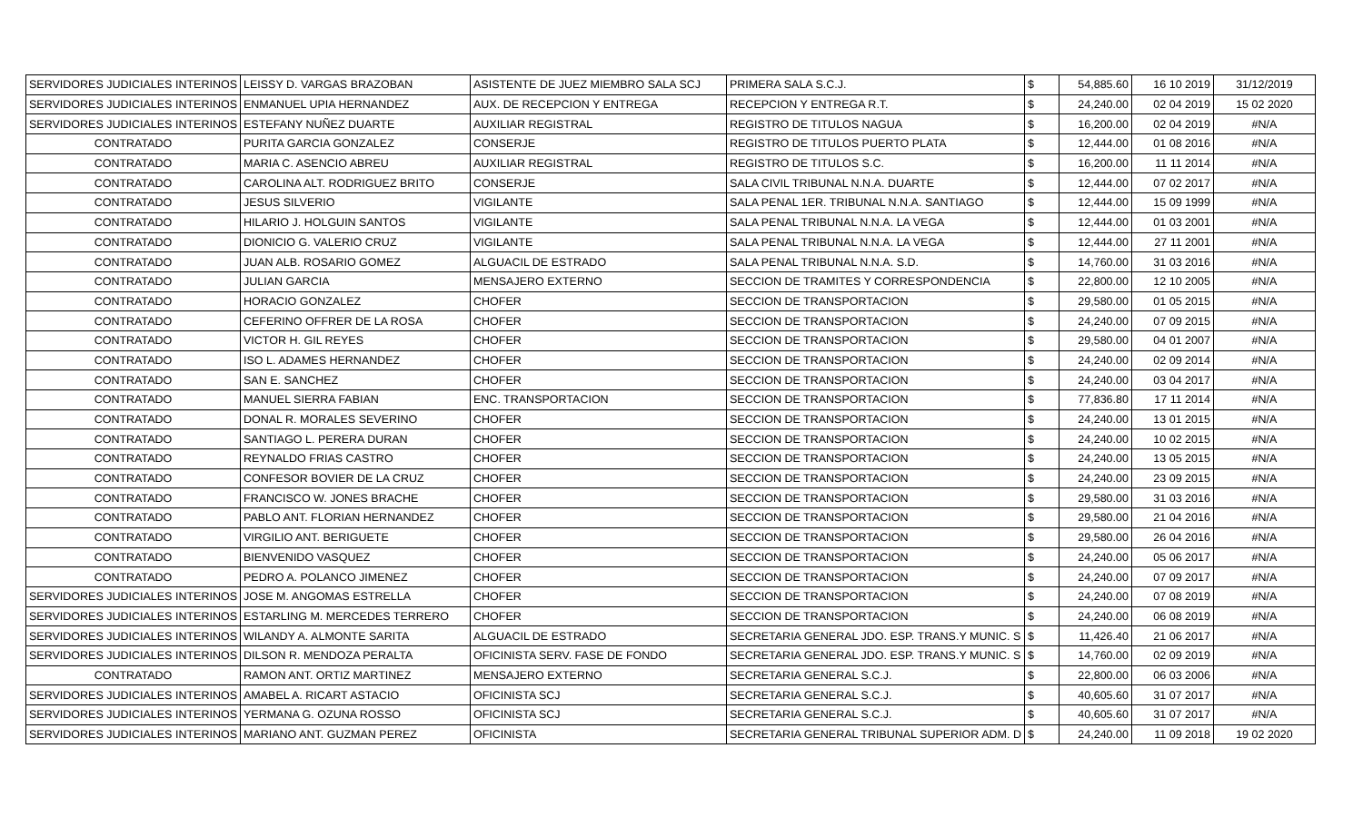| SERVIDORES JUDICIALES INTERINOS | LEISSY D. VARGAS BRAZOBAN | ASISTENTE DE JUEZ MIEMBRO SALA SCJ | PRIMERA SALA S.C.J. | $ | 54,885.60 | 16 10 2019 | 31/12/2019 |
| SERVIDORES JUDICIALES INTERINOS | ENMANUEL UPIA HERNANDEZ | AUX. DE RECEPCION Y ENTREGA | RECEPCION Y ENTREGA R.T. | $ | 24,240.00 | 02 04 2019 | 15 02 2020 |
| SERVIDORES JUDICIALES INTERINOS | ESTEFANY NUÑEZ DUARTE | AUXILIAR REGISTRAL | REGISTRO DE TITULOS NAGUA | $ | 16,200.00 | 02 04 2019 | #N/A |
| CONTRATADO | PURITA GARCIA GONZALEZ | CONSERJE | REGISTRO DE TITULOS PUERTO PLATA | $ | 12,444.00 | 01 08 2016 | #N/A |
| CONTRATADO | MARIA C. ASENCIO ABREU | AUXILIAR REGISTRAL | REGISTRO DE TITULOS S.C. | $ | 16,200.00 | 11 11 2014 | #N/A |
| CONTRATADO | CAROLINA ALT. RODRIGUEZ BRITO | CONSERJE | SALA CIVIL TRIBUNAL N.N.A. DUARTE | $ | 12,444.00 | 07 02 2017 | #N/A |
| CONTRATADO | JESUS SILVERIO | VIGILANTE | SALA PENAL 1ER. TRIBUNAL N.N.A. SANTIAGO | $ | 12,444.00 | 15 09 1999 | #N/A |
| CONTRATADO | HILARIO J. HOLGUIN SANTOS | VIGILANTE | SALA PENAL TRIBUNAL N.N.A. LA VEGA | $ | 12,444.00 | 01 03 2001 | #N/A |
| CONTRATADO | DIONICIO G. VALERIO CRUZ | VIGILANTE | SALA PENAL TRIBUNAL N.N.A. LA VEGA | $ | 12,444.00 | 27 11 2001 | #N/A |
| CONTRATADO | JUAN ALB. ROSARIO GOMEZ | ALGUACIL DE ESTRADO | SALA PENAL TRIBUNAL N.N.A. S.D. | $ | 14,760.00 | 31 03 2016 | #N/A |
| CONTRATADO | JULIAN GARCIA | MENSAJERO EXTERNO | SECCION DE TRAMITES Y CORRESPONDENCIA | $ | 22,800.00 | 12 10 2005 | #N/A |
| CONTRATADO | HORACIO GONZALEZ | CHOFER | SECCION DE TRANSPORTACION | $ | 29,580.00 | 01 05 2015 | #N/A |
| CONTRATADO | CEFERINO OFFRER DE LA ROSA | CHOFER | SECCION DE TRANSPORTACION | $ | 24,240.00 | 07 09 2015 | #N/A |
| CONTRATADO | VICTOR H. GIL REYES | CHOFER | SECCION DE TRANSPORTACION | $ | 29,580.00 | 04 01 2007 | #N/A |
| CONTRATADO | ISO L. ADAMES HERNANDEZ | CHOFER | SECCION DE TRANSPORTACION | $ | 24,240.00 | 02 09 2014 | #N/A |
| CONTRATADO | SAN E. SANCHEZ | CHOFER | SECCION DE TRANSPORTACION | $ | 24,240.00 | 03 04 2017 | #N/A |
| CONTRATADO | MANUEL SIERRA FABIAN | ENC. TRANSPORTACION | SECCION DE TRANSPORTACION | $ | 77,836.80 | 17 11 2014 | #N/A |
| CONTRATADO | DONAL R. MORALES SEVERINO | CHOFER | SECCION DE TRANSPORTACION | $ | 24,240.00 | 13 01 2015 | #N/A |
| CONTRATADO | SANTIAGO L. PERERA DURAN | CHOFER | SECCION DE TRANSPORTACION | $ | 24,240.00 | 10 02 2015 | #N/A |
| CONTRATADO | REYNALDO FRIAS CASTRO | CHOFER | SECCION DE TRANSPORTACION | $ | 24,240.00 | 13 05 2015 | #N/A |
| CONTRATADO | CONFESOR BOVIER DE LA CRUZ | CHOFER | SECCION DE TRANSPORTACION | $ | 24,240.00 | 23 09 2015 | #N/A |
| CONTRATADO | FRANCISCO W. JONES BRACHE | CHOFER | SECCION DE TRANSPORTACION | $ | 29,580.00 | 31 03 2016 | #N/A |
| CONTRATADO | PABLO ANT. FLORIAN HERNANDEZ | CHOFER | SECCION DE TRANSPORTACION | $ | 29,580.00 | 21 04 2016 | #N/A |
| CONTRATADO | VIRGILIO ANT. BERIGUETE | CHOFER | SECCION DE TRANSPORTACION | $ | 29,580.00 | 26 04 2016 | #N/A |
| CONTRATADO | BIENVENIDO VASQUEZ | CHOFER | SECCION DE TRANSPORTACION | $ | 24,240.00 | 05 06 2017 | #N/A |
| CONTRATADO | PEDRO A. POLANCO JIMENEZ | CHOFER | SECCION DE TRANSPORTACION | $ | 24,240.00 | 07 09 2017 | #N/A |
| SERVIDORES JUDICIALES INTERINOS | JOSE M. ANGOMAS ESTRELLA | CHOFER | SECCION DE TRANSPORTACION | $ | 24,240.00 | 07 08 2019 | #N/A |
| SERVIDORES JUDICIALES INTERINOS | ESTARLING M. MERCEDES TERRERO | CHOFER | SECCION DE TRANSPORTACION | $ | 24,240.00 | 06 08 2019 | #N/A |
| SERVIDORES JUDICIALES INTERINOS | WILANDY A. ALMONTE SARITA | ALGUACIL DE ESTRADO | SECRETARIA GENERAL JDO. ESP. TRANS.Y MUNIC. S | $ | 11,426.40 | 21 06 2017 | #N/A |
| SERVIDORES JUDICIALES INTERINOS | DILSON R. MENDOZA PERALTA | OFICINISTA SERV. FASE DE FONDO | SECRETARIA GENERAL JDO. ESP. TRANS.Y MUNIC. S | $ | 14,760.00 | 02 09 2019 | #N/A |
| CONTRATADO | RAMON ANT. ORTIZ MARTINEZ | MENSAJERO EXTERNO | SECRETARIA GENERAL S.C.J. | $ | 22,800.00 | 06 03 2006 | #N/A |
| SERVIDORES JUDICIALES INTERINOS | AMABEL A. RICART ASTACIO | OFICINISTA SCJ | SECRETARIA GENERAL S.C.J. | $ | 40,605.60 | 31 07 2017 | #N/A |
| SERVIDORES JUDICIALES INTERINOS | YERMANA G. OZUNA ROSSO | OFICINISTA SCJ | SECRETARIA GENERAL S.C.J. | $ | 40,605.60 | 31 07 2017 | #N/A |
| SERVIDORES JUDICIALES INTERINOS | MARIANO ANT. GUZMAN PEREZ | OFICINISTA | SECRETARIA GENERAL TRIBUNAL SUPERIOR ADM. D | $ | 24,240.00 | 11 09 2018 | 19 02 2020 |